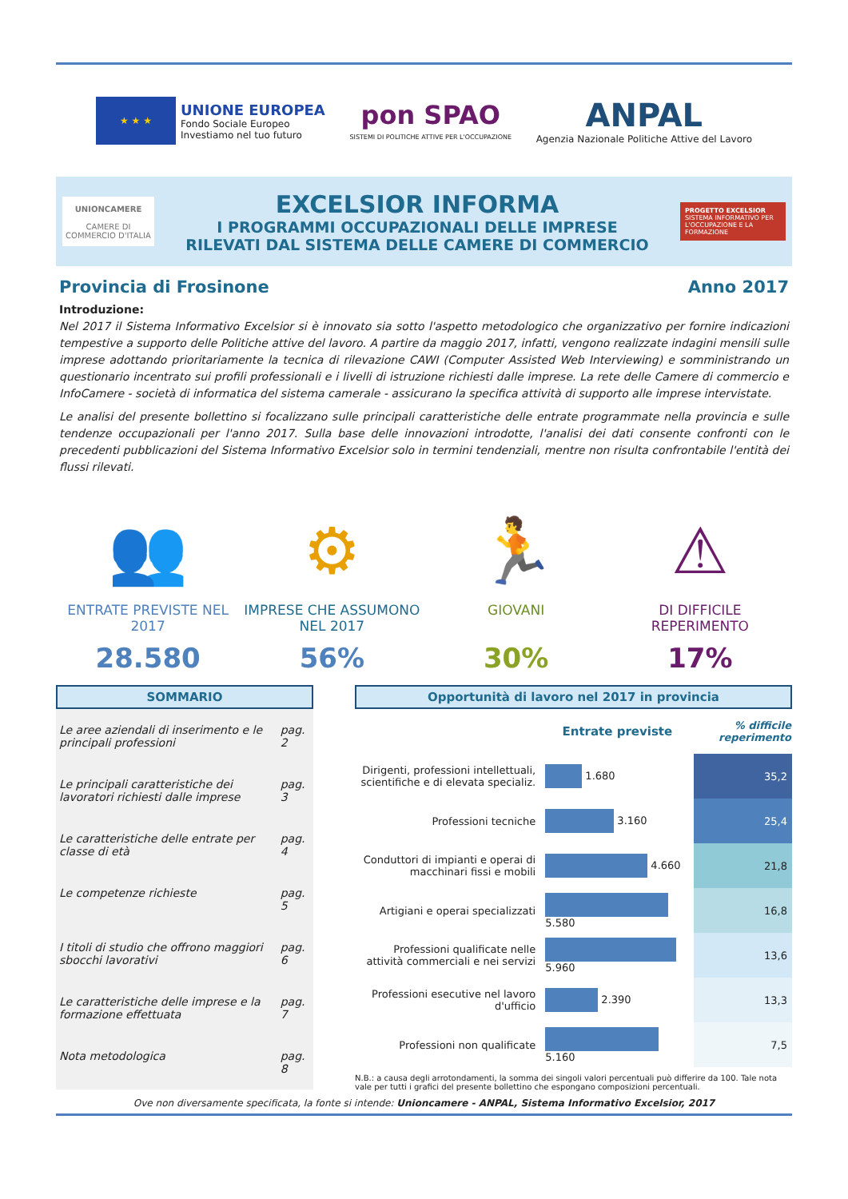★ ★ ★
UNIONE EUROPEA
Fondo Sociale Europeo
Investiamo nel tuo futuro
pon SPAO
SISTEMI DI POLITICHE ATTIVE PER L'OCCUPAZIONE
ANPAL
Agenzia Nazionale Politiche Attive del Lavoro
UNIONCAMERE
CAMERE DI COMMERCIO D'ITALIA
EXCELSIOR INFORMA
I PROGRAMMI OCCUPAZIONALI DELLE IMPRESE
RILEVATI DAL SISTEMA DELLE CAMERE DI COMMERCIO
PROGETTO EXCELSIOR
SISTEMA INFORMATIVO PER L'OCCUPAZIONE E LA FORMAZIONE
Provincia di Frosinone Anno 2017
Introduzione:
Nel 2017 il Sistema Informativo Excelsior si è innovato sia sotto l'aspetto metodologico che organizzativo per fornire indicazioni tempestive a supporto delle Politiche attive del lavoro. A partire da maggio 2017, infatti, vengono realizzate indagini mensili sulle imprese adottando prioritariamente la tecnica di rilevazione CAWI (Computer Assisted Web Interviewing) e somministrando un questionario incentrato sui profili professionali e i livelli di istruzione richiesti dalle imprese. La rete delle Camere di commercio e InfoCamere - società di informatica del sistema camerale - assicurano la specifica attività di supporto alle imprese intervistate.
Le analisi del presente bollettino si focalizzano sulle principali caratteristiche delle entrate programmate nella provincia e sulle tendenze occupazionali per l'anno 2017. Sulla base delle innovazioni introdotte, l'analisi dei dati consente confronti con le precedenti pubblicazioni del Sistema Informativo Excelsior solo in termini tendenziali, mentre non risulta confrontabile l'entità dei flussi rilevati.
👥
ENTRATE PREVISTE NEL 2017
28.580
⚙
IMPRESE CHE ASSUMONO NEL 2017
56%
🏃
GIOVANI
30%
⚠
DI DIFFICILE REPERIMENTO
17%
SOMMARIO
| Le aree aziendali di inserimento e le principali professioni | pag. 2 |
| Le principali caratteristiche dei lavoratori richiesti dalle imprese | pag. 3 |
| Le caratteristiche delle entrate per classe di età | pag. 4 |
| Le competenze richieste | pag. 5 |
| I titoli di studio che offrono maggiori sbocchi lavorativi | pag. 6 |
| Le caratteristiche delle imprese e la formazione effettuata | pag. 7 |
| Nota metodologica | pag. 8 |
Opportunità di lavoro nel 2017 in provincia
| | Entrate previste | % difficile reperimento |
| Dirigenti, professioni intellettuali, scientifiche e di elevata specializ. | 1.680 | 35,2 |
| Professioni tecniche | 3.160 | 25,4 |
| Conduttori di impianti e operai di macchinari fissi e mobili | 4.660 | 21,8 |
| Artigiani e operai specializzati | 5.580 | 16,8 |
| Professioni qualificate nelle attività commerciali e nei servizi | 5.960 | 13,6 |
| Professioni esecutive nel lavoro d'ufficio | 2.390 | 13,3 |
| Professioni non qualificate | 5.160 | 7,5 |
N.B.: a causa degli arrotondamenti, la somma dei singoli valori percentuali può differire da 100. Tale nota vale per tutti i grafici del presente bollettino che espongano composizioni percentuali.
Ove non diversamente specificata, la fonte si intende: Unioncamere - ANPAL, Sistema Informativo Excelsior, 2017